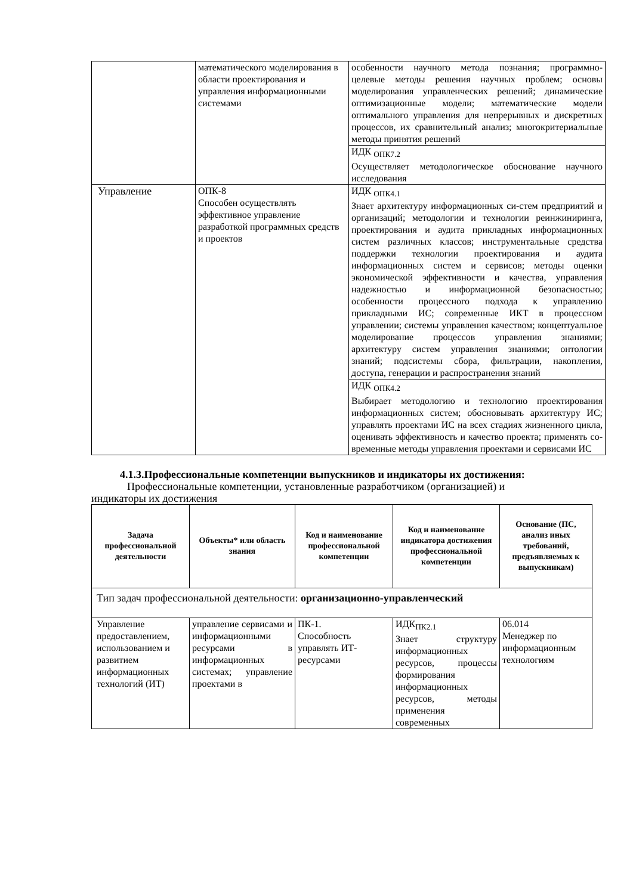| | математического моделирования в области проектирования и управления информационными системами | особенности научного метода познания; программно-целевые методы решения научных проблем; основы моделирования управленческих решений; динамические оптимизационные модели; математические модели оптимального управления для непрерывных и дискретных процессов, их сравнительный анализ; многокритериальные методы принятия решений |
| | | ИДК <sub>ОПК7.2</sub> Осуществляет методологическое обоснование научного исследования |
| Управление | ОПК-8 Способен осуществлять эффективное управление разработкой программных средств и проектов | ИДК <sub>ОПК4.1</sub> Знает архитектуру информационных си-стем предприятий и организаций; методологии и технологии реинжиниринга, проектирования и аудита прикладных информационных систем различных классов; инструментальные средства поддержки технологии проектирования и аудита информационных систем и сервисов; методы оценки экономической эффективности и качества, управления надежностью и информационной безопасностью; особенности процессного подхода к управлению прикладными ИС; современные ИКТ в процессном управлении; системы управления качеством; концептуальное моделирование процессов управления знаниями; архитектуру систем управления знаниями; онтологии знаний; подсистемы сбора, фильтрации, накопления, доступа, генерации и распространения знаний |
| | | ИДК <sub>ОПК4.2</sub> Выбирает методологию и технологию проектирования информационных систем; обосновывать архитектуру ИС; управлять проектами ИС на всех стадиях жизненного цикла, оценивать эффективность и качество проекта; применять со-временные методы управления проектами и сервисами ИС |
4.1.3.Профессиональные компетенции выпускников и индикаторы их достижения:
Профессиональные компетенции, установленные разработчиком (организацией) и
индикаторы их достижения
| Задача профессиональной деятельности | Объекты* или область знания | Код и наименование профессиональной компетенции | Код и наименование индикатора достижения профессиональной компетенции | Основание (ПС, анализ иных требований, предъявляемых к выпускникам) |
| --- | --- | --- | --- | --- |
| Тип задач профессиональной деятельности: организационно-управленческий | | | | |
| Управление предоставлением, использованием и развитием информационных технологий (ИТ) | управление сервисами и информационными ресурсами в информационных системах; управление проектами в | ПК-1. Способность управлять ИТ-ресурсами | ИДК<sub>ПК2.1</sub> Знает структуру информационных ресурсов, процессы формирования информационных ресурсов, методы применения современных | 06.014 Менеджер по информационным технологиям |